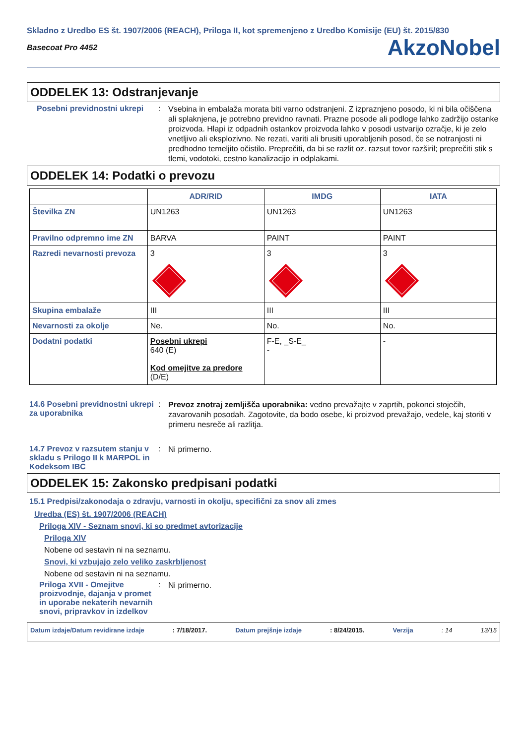Skladno z Uredbo ES št. 1907/2006 (REACH), Priloga II, kot spremenjeno z Uredbo Komisije (EU) št. 2015/830
Basecoat Pro 4452 AkzoNobel
ODDELEK 13: Odstranjevanje
Posebni previdnostni ukrepi
:
Vsebina in embalaža morata biti varno odstranjeni. Z izpraznjeno posodo, ki ni bila očiščena ali splaknjena, je potrebno previdno ravnati. Prazne posode ali podloge lahko zadržijo ostanke proizvoda. Hlapi iz odpadnih ostankov proizvoda lahko v posodi ustvarijo ozračje, ki je zelo vnetljivo ali eksplozivno. Ne rezati, variti ali brusiti uporabljenih posod, če se notranjosti ni predhodno temeljito očistilo. Preprečiti, da bi se razlit oz. razsut tovor razširil; preprečiti stik s tlemi, vodotoki, cestno kanalizacijo in odplakami.
ODDELEK 14: Podatki o prevozu
| | ADR/RID | IMDG | IATA |
| --- | --- | --- | --- |
| Številka ZN | UN1263 | UN1263 | UN1263 |
| Pravilno odpremno ime ZN | BARVA | PAINT | PAINT |
| Razredi nevarnosti prevoza | 3 | 3 | 3 |
| Skupina embalaže | III | III | III |
| Nevarnosti za okolje | Ne. | No. | No. |
| Dodatni podatki | Posebni ukrepi 640 (E) Kod omejitve za predore (D/E) | F-E, _S-E_ - | - |
14.6 Posebni previdnostni ukrepi za uporabnika
:
Prevoz znotraj zemljišča uporabnika: vedno prevažajte v zaprtih, pokonci stoječih, zavarovanih posodah. Zagotovite, da bodo osebe, ki proizvod prevažajo, vedele, kaj storiti v primeru nesreče ali razlitja.
14.7 Prevoz v razsutem stanju v skladu s Prilogo II k MARPOL in Kodeksom IBC
:
Ni primerno.
ODDELEK 15: Zakonsko predpisani podatki
15.1 Predpisi/zakonodaja o zdravju, varnosti in okolju, specifični za snov ali zmes
Uredba (ES) št. 1907/2006 (REACH)
Priloga XIV - Seznam snovi, ki so predmet avtorizacije
Priloga XIV
Nobene od sestavin ni na seznamu.
Snovi, ki vzbujajo zelo veliko zaskrbljenost
Nobene od sestavin ni na seznamu.
Priloga XVII - Omejitve proizvodnje, dajanja v promet in uporabe nekaterih nevarnih snovi, pripravkov in izdelkov
:
Ni primerno.
Datum izdaje/Datum revidirane izdaje: 7/18/2017. Datum prejšnje izdaje: 8/24/2015. Verzija: 14 13/15